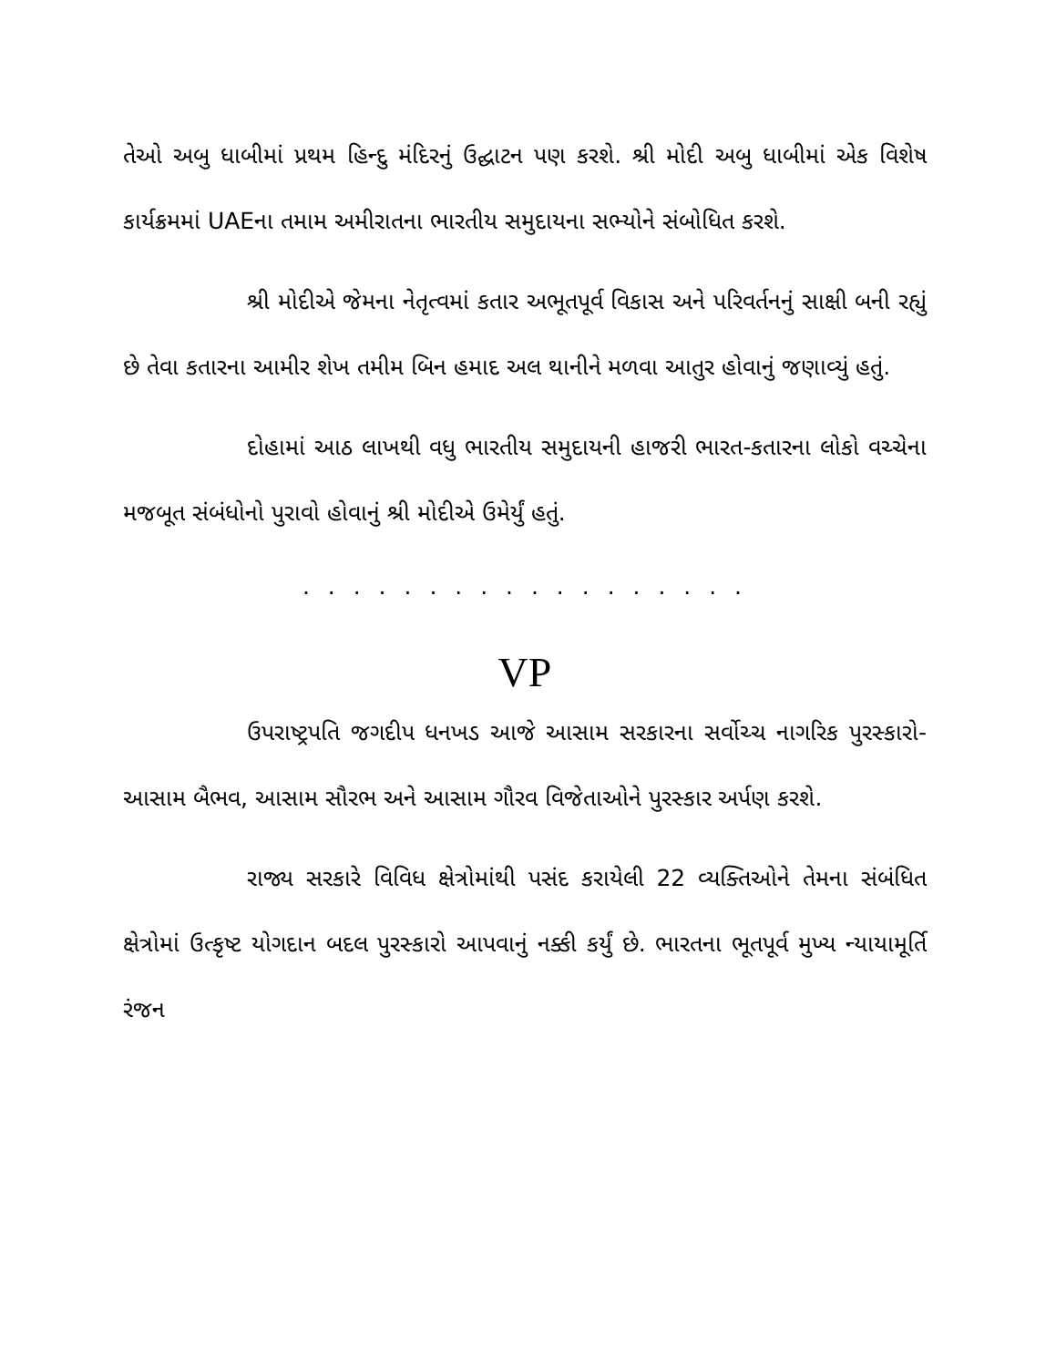તેઓ અબુ ધાબીમાં પ્રથમ હિન્દુ મંદિરનું ઉદ્ઘાટન પણ કરશે. શ્રી મોદી અબુ ધાબીમાં એક વિશેષ કાર્યક્રમમાં UAEના તમામ અમીરાતના ભારતીય સમુદાયના સભ્યોને સંબોધિત કરશે.
શ્રી મોદીએ જેમના નેતૃત્વમાં કતાર અભૂતપૂર્વ વિકાસ અને પરિવર્તનનું સાક્ષી બની રહ્યું છે તેવા કતારના આમીર શેખ તમીમ બિન હમાદ અલ થાનીને મળવા આતુર હોવાનું જણાવ્યું હતું.
દોહામાં આઠ લાખથી વધુ ભારતીય સમુદાયની હાજરી ભારત-કતારના લોકો વચ્ચેના મજબૂત સંબંધોનો પુરાવો હોવાનું શ્રી મોદીએ ઉમેર્યું હતું.
. . . . . . . . . . . . . . . . . .
VP
ઉપરાષ્ટ્રપતિ જગદીપ ધનખડ આજે આસામ સરકારના સર્વોચ્ચ નાગરિક પુરસ્કારો- આસામ બૈભવ, આસામ સૌરભ અને આસામ ગૌરવ વિજેતાઓને પુરસ્કાર અર્પણ કરશે.
રાજ્ય સરકારે વિવિધ ક્ષેત્રોમાંથી પસંદ કરાયેલી 22 વ્યક્તિઓને તેમના સંબંધિત ક્ષેત્રોમાં ઉત્કૃષ્ટ યોગદાન બદલ પુરસ્કારો આપવાનું નક્કી કર્યું છે. ભારતના ભૂતપૂર્વ મુખ્ય ન્યાયામૂર્તિ રંજન